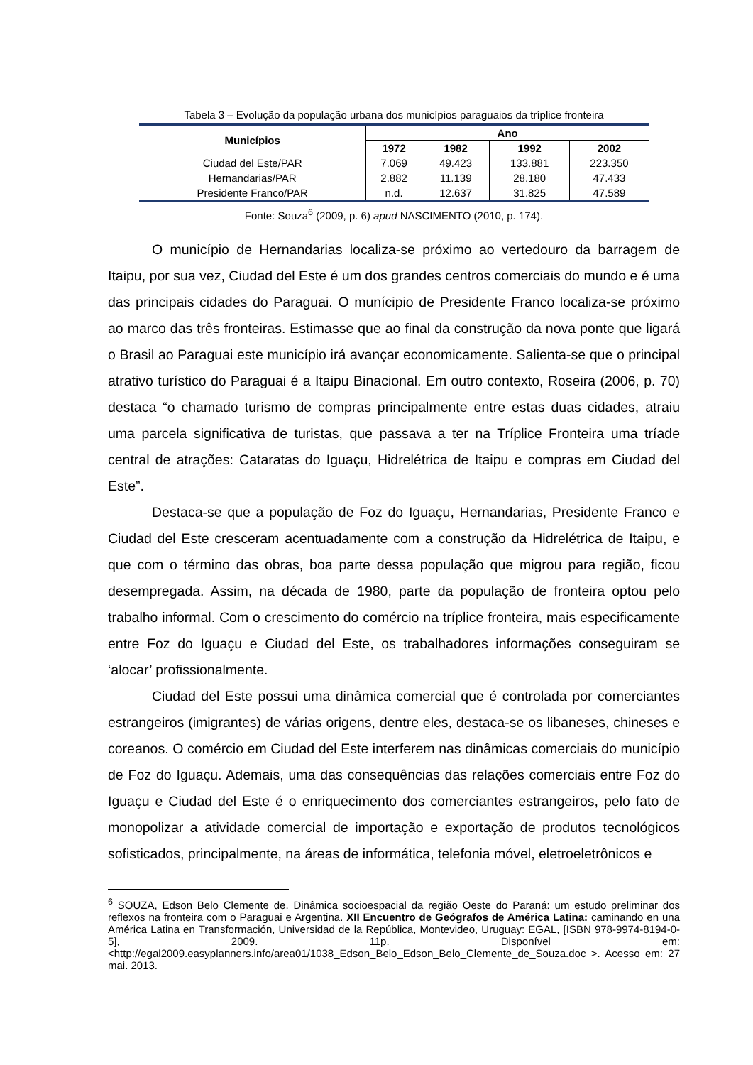Tabela 3 – Evolução da população urbana dos municípios paraguaios da tríplice fronteira
| Municípios | Ano | | | |
| --- | --- | --- | --- | --- |
| | 1972 | 1982 | 1992 | 2002 |
| Ciudad del Este/PAR | 7.069 | 49.423 | 133.881 | 223.350 |
| Hernandarias/PAR | 2.882 | 11.139 | 28.180 | 47.433 |
| Presidente Franco/PAR | n.d. | 12.637 | 31.825 | 47.589 |
Fonte: Souza<sup>6</sup> (2009, p. 6) apud NASCIMENTO (2010, p. 174).
O município de Hernandarias localiza-se próximo ao vertedouro da barragem de Itaipu, por sua vez, Ciudad del Este é um dos grandes centros comerciais do mundo e é uma das principais cidades do Paraguai. O munícipio de Presidente Franco localiza-se próximo ao marco das três fronteiras. Estimasse que ao final da construção da nova ponte que ligará o Brasil ao Paraguai este município irá avançar economicamente. Salienta-se que o principal atrativo turístico do Paraguai é a Itaipu Binacional. Em outro contexto, Roseira (2006, p. 70) destaca “o chamado turismo de compras principalmente entre estas duas cidades, atraiu uma parcela significativa de turistas, que passava a ter na Tríplice Fronteira uma tríade central de atrações: Cataratas do Iguaçu, Hidrelétrica de Itaipu e compras em Ciudad del Este”.
Destaca-se que a população de Foz do Iguaçu, Hernandarias, Presidente Franco e Ciudad del Este cresceram acentuadamente com a construção da Hidrelétrica de Itaipu, e que com o término das obras, boa parte dessa população que migrou para região, ficou desempregada. Assim, na década de 1980, parte da população de fronteira optou pelo trabalho informal. Com o crescimento do comércio na tríplice fronteira, mais especificamente entre Foz do Iguaçu e Ciudad del Este, os trabalhadores informações conseguiram se ‘alocar’ profissionalmente.
Ciudad del Este possui uma dinâmica comercial que é controlada por comerciantes estrangeiros (imigrantes) de várias origens, dentre eles, destaca-se os libaneses, chineses e coreanos. O comércio em Ciudad del Este interferem nas dinâmicas comerciais do município de Foz do Iguaçu. Ademais, uma das consequências das relações comerciais entre Foz do Iguaçu e Ciudad del Este é o enriquecimento dos comerciantes estrangeiros, pelo fato de monopolizar a atividade comercial de importação e exportação de produtos tecnológicos sofisticados, principalmente, na áreas de informática, telefonia móvel, eletroeletrônicos e
<sup>6</sup> SOUZA, Edson Belo Clemente de. Dinâmica socioespacial da região Oeste do Paraná: um estudo preliminar dos reflexos na fronteira com o Paraguai e Argentina. XII Encuentro de Geógrafos de América Latina: caminando en una América Latina en Transformación, Universidad de la República, Montevideo, Uruguay: EGAL, [ISBN 978-9974-8194-0-5], 2009. 11p. Disponível em: <http://egal2009.easyplanners.info/area01/1038_Edson_Belo_Edson_Belo_Clemente_de_Souza.doc >. Acesso em: 27 mai. 2013.